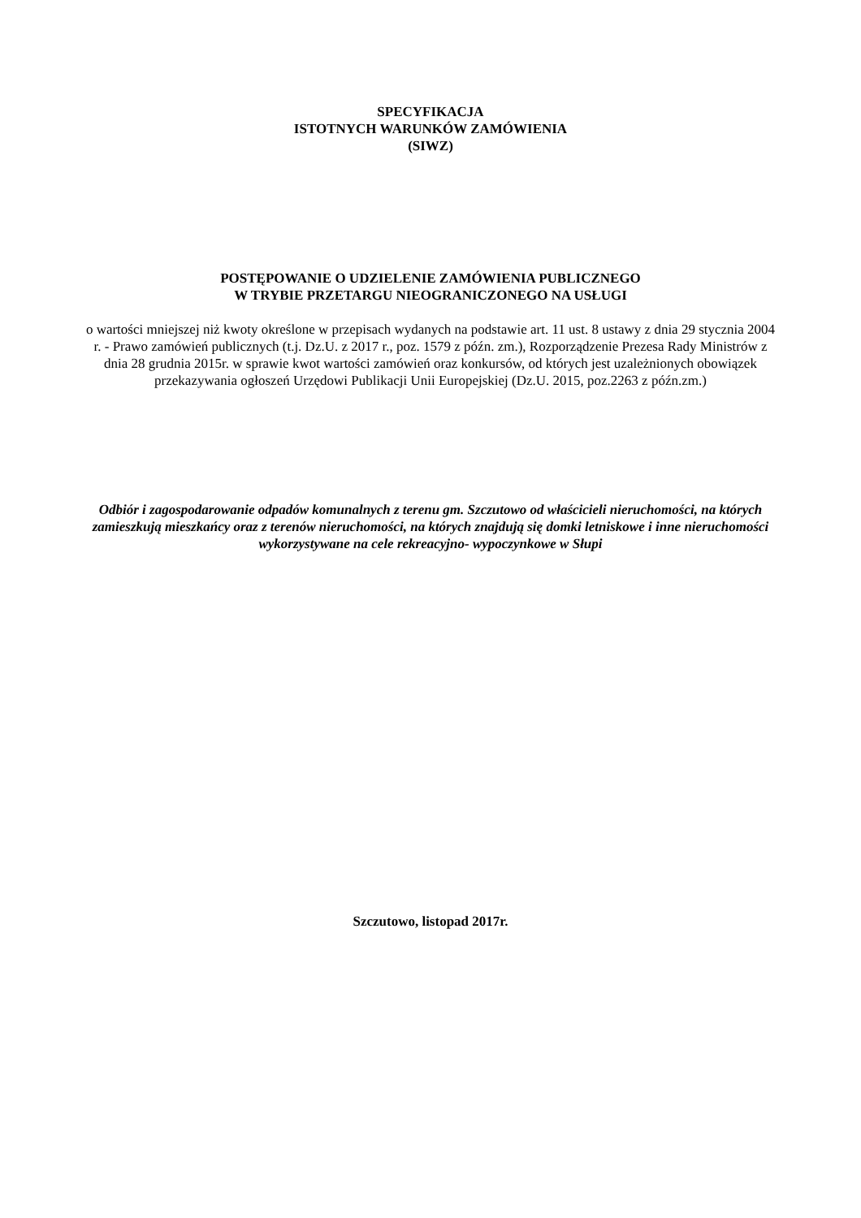SPECYFIKACJA
ISTOTNYCH WARUNKÓW ZAMÓWIENIA
(SIWZ)
POSTĘPOWANIE O UDZIELENIE ZAMÓWIENIA PUBLICZNEGO
W TRYBIE PRZETARGU NIEOGRANICZONEGO NA USŁUGI
o wartości mniejszej niż kwoty określone w przepisach wydanych na podstawie art. 11 ust. 8 ustawy z dnia 29 stycznia 2004 r. - Prawo zamówień publicznych (t.j. Dz.U. z 2017 r., poz. 1579 z późn. zm.), Rozporządzenie Prezesa Rady Ministrów z dnia 28 grudnia 2015r. w sprawie kwot wartości zamówień oraz konkursów, od których jest uzależnionych obowiązek przekazywania ogłoszeń Urzędowi Publikacji Unii Europejskiej (Dz.U. 2015, poz.2263 z późn.zm.)
Odbiór i zagospodarowanie odpadów komunalnych z terenu gm. Szczutowo od właścicieli nieruchomości, na których zamieszkują mieszkańcy oraz z terenów nieruchomości, na których znajdują się domki letniskowe i inne nieruchomości wykorzystywane na cele rekreacyjno- wypoczynkowe w Słupi
Szczutowo, listopad 2017r.